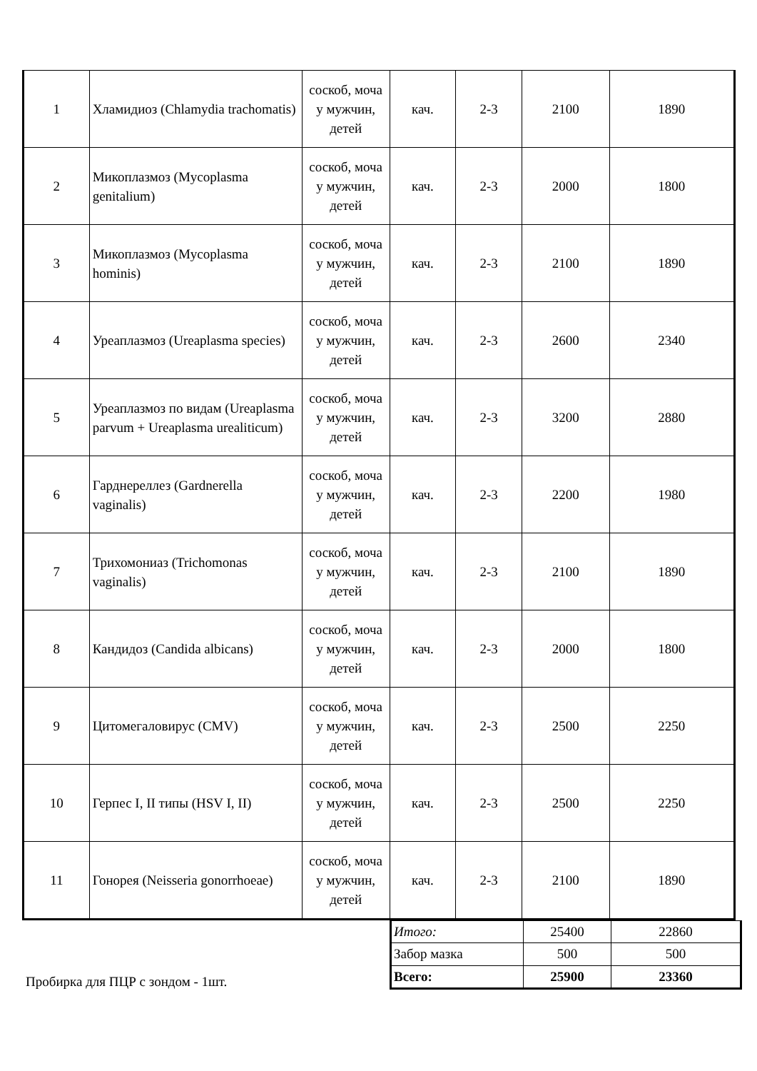| 1 | Хламидиоз (Chlamydia trachomatis) | соскоб, моча у мужчин, детей | кач. | 2-3 | 2100 | 1890 |
| 2 | Микоплазмоз (Mycoplasma genitalium) | соскоб, моча у мужчин, детей | кач. | 2-3 | 2000 | 1800 |
| 3 | Микоплазмоз (Mycoplasma hominis) | соскоб, моча у мужчин, детей | кач. | 2-3 | 2100 | 1890 |
| 4 | Уреаплазмоз (Ureaplasma species) | соскоб, моча у мужчин, детей | кач. | 2-3 | 2600 | 2340 |
| 5 | Уреаплазмоз по видам (Ureaplasma parvum + Ureaplasma urealiticum) | соскоб, моча у мужчин, детей | кач. | 2-3 | 3200 | 2880 |
| 6 | Гарднереллез (Gardnerella vaginalis) | соскоб, моча у мужчин, детей | кач. | 2-3 | 2200 | 1980 |
| 7 | Трихомониаз (Trichomonas vaginalis) | соскоб, моча у мужчин, детей | кач. | 2-3 | 2100 | 1890 |
| 8 | Кандидоз (Candida albicans) | соскоб, моча у мужчин, детей | кач. | 2-3 | 2000 | 1800 |
| 9 | Цитомегаловирус (CMV) | соскоб, моча у мужчин, детей | кач. | 2-3 | 2500 | 2250 |
| 10 | Герпес I, II типы (HSV I, II) | соскоб, моча у мужчин, детей | кач. | 2-3 | 2500 | 2250 |
| 11 | Гонорея (Neisseria gonorrhoeae) | соскоб, моча у мужчин, детей | кач. | 2-3 | 2100 | 1890 |
Пробирка для ПЦР с зондом - 1шт.
| Итого: | 25400 | 22860 |
| Забор мазка | 500 | 500 |
| Всего: | 25900 | 23360 |